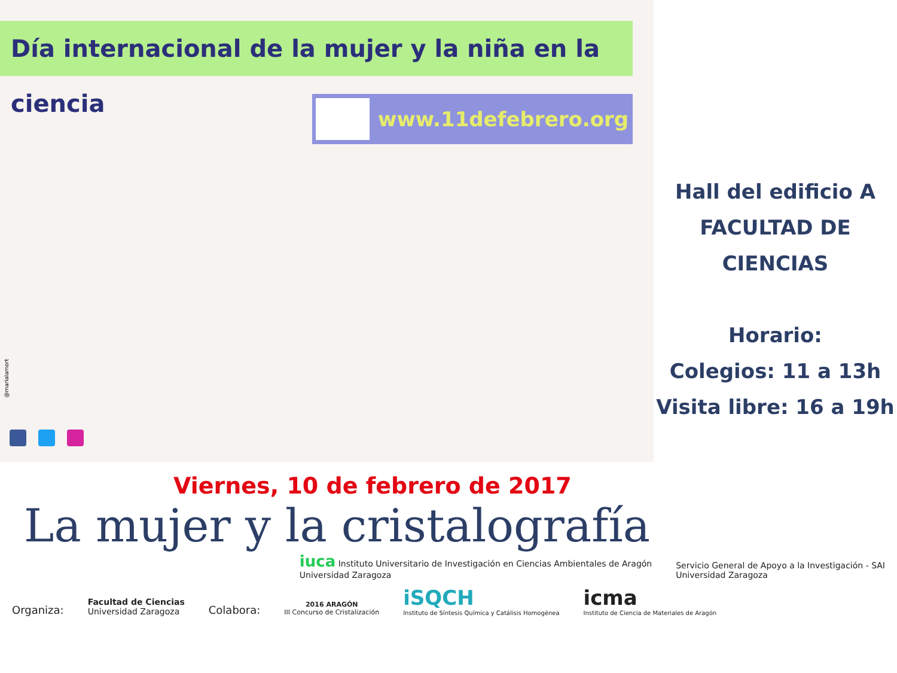Día internacional de la mujer y la niña en la ciencia
www.11defebrero.org
@marialamort
Hall del edificio A
FACULTAD DE CIENCIAS
Horario:
Colegios: 11 a 13h
Visita libre: 16 a 19h
Viernes, 10 de febrero de 2017
La mujer y la cristalografía
iuca Instituto Universitario de Investigación en Ciencias Ambientales de Aragón
Universidad Zaragoza
Servicio General de Apoyo a la Investigación - SAI
Universidad Zaragoza
Organiza:
Facultad de Ciencias
Universidad Zaragoza
Colabora:
2016 ARAGÓN
III Concurso de Cristalización
iSQCH
Instituto de Síntesis Química y Catálisis Homogénea
icma
Instituto de Ciencia de Materiales de Aragón